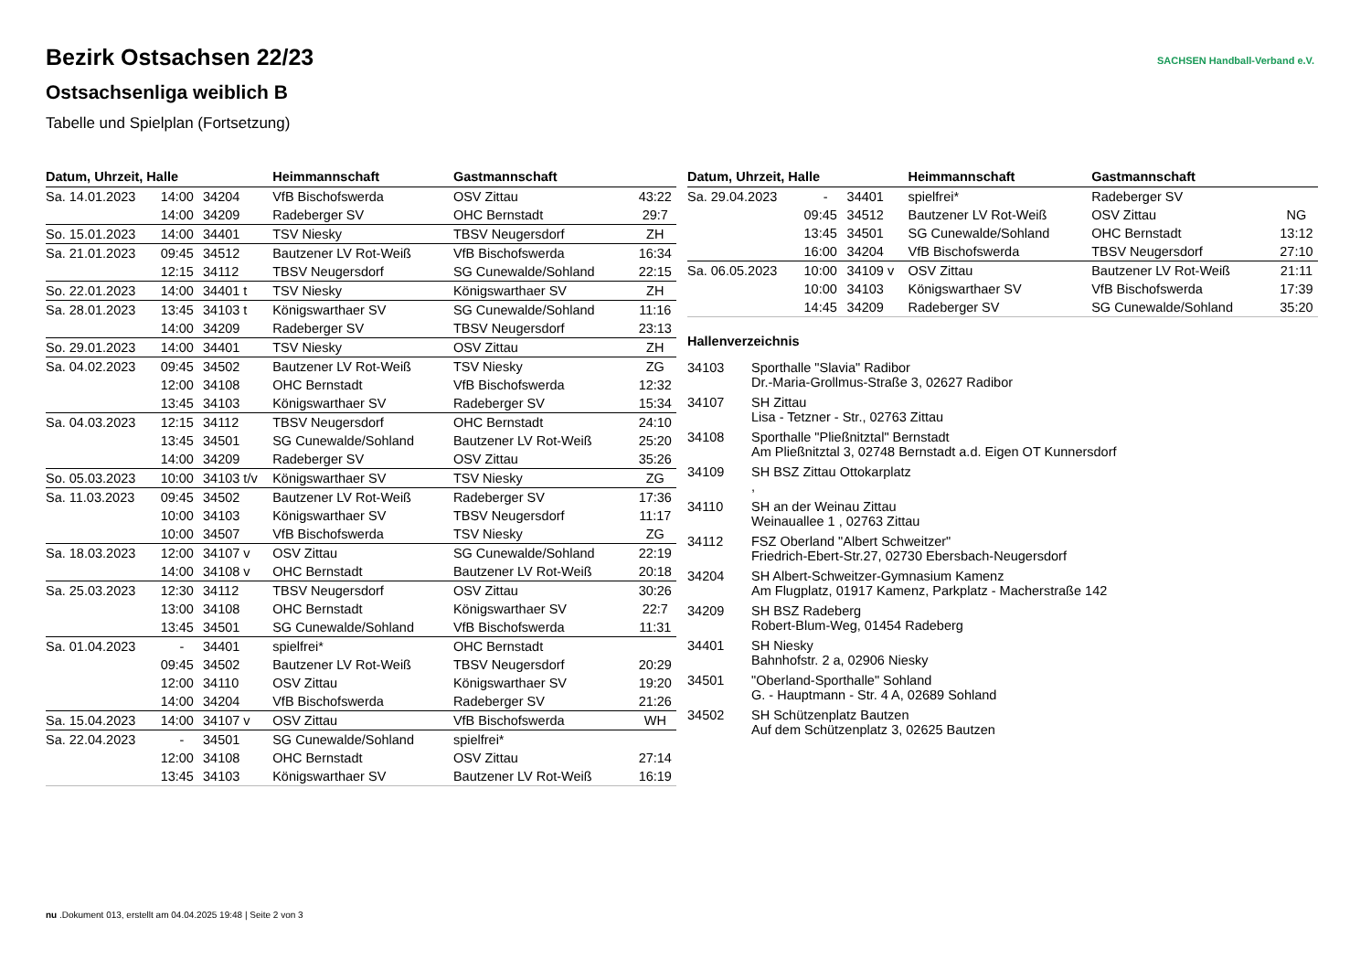SACHSEN Handball-Verband e.V.
Bezirk Ostsachsen 22/23
Ostsachsenliga weiblich B
Tabelle und Spielplan (Fortsetzung)
| Datum, Uhrzeit, Halle | | | Heimmannschaft | Gastmannschaft | |
| --- | --- | --- | --- | --- | --- |
| Sa. 14.01.2023 | 14:00 | 34204 | VfB Bischofswerda | OSV Zittau | 43:22 |
| | 14:00 | 34209 | Radeberger SV | OHC Bernstadt | 29:7 |
| So. 15.01.2023 | 14:00 | 34401 | TSV Niesky | TBSV Neugersdorf | ZH |
| Sa. 21.01.2023 | 09:45 | 34512 | Bautzener LV Rot-Weiß | VfB Bischofswerda | 16:34 |
| | 12:15 | 34112 | TBSV Neugersdorf | SG Cunewalde/Sohland | 22:15 |
| So. 22.01.2023 | 14:00 | 34401 t | TSV Niesky | Königswarthaer SV | ZH |
| Sa. 28.01.2023 | 13:45 | 34103 t | Königswarthaer SV | SG Cunewalde/Sohland | 11:16 |
| | 14:00 | 34209 | Radeberger SV | TBSV Neugersdorf | 23:13 |
| So. 29.01.2023 | 14:00 | 34401 | TSV Niesky | OSV Zittau | ZH |
| Sa. 04.02.2023 | 09:45 | 34502 | Bautzener LV Rot-Weiß | TSV Niesky | ZG |
| | 12:00 | 34108 | OHC Bernstadt | VfB Bischofswerda | 12:32 |
| | 13:45 | 34103 | Königswarthaer SV | Radeberger SV | 15:34 |
| Sa. 04.03.2023 | 12:15 | 34112 | TBSV Neugersdorf | OHC Bernstadt | 24:10 |
| | 13:45 | 34501 | SG Cunewalde/Sohland | Bautzener LV Rot-Weiß | 25:20 |
| | 14:00 | 34209 | Radeberger SV | OSV Zittau | 35:26 |
| So. 05.03.2023 | 10:00 | 34103 t/v | Königswarthaer SV | TSV Niesky | ZG |
| Sa. 11.03.2023 | 09:45 | 34502 | Bautzener LV Rot-Weiß | Radeberger SV | 17:36 |
| | 10:00 | 34103 | Königswarthaer SV | TBSV Neugersdorf | 11:17 |
| | 10:00 | 34507 | VfB Bischofswerda | TSV Niesky | ZG |
| Sa. 18.03.2023 | 12:00 | 34107 v | OSV Zittau | SG Cunewalde/Sohland | 22:19 |
| | 14:00 | 34108 v | OHC Bernstadt | Bautzener LV Rot-Weiß | 20:18 |
| Sa. 25.03.2023 | 12:30 | 34112 | TBSV Neugersdorf | OSV Zittau | 30:26 |
| | 13:00 | 34108 | OHC Bernstadt | Königswarthaer SV | 22:7 |
| | 13:45 | 34501 | SG Cunewalde/Sohland | VfB Bischofswerda | 11:31 |
| Sa. 01.04.2023 | - | 34401 | spielfrei* | OHC Bernstadt | |
| | 09:45 | 34502 | Bautzener LV Rot-Weiß | TBSV Neugersdorf | 20:29 |
| | 12:00 | 34110 | OSV Zittau | Königswarthaer SV | 19:20 |
| | 14:00 | 34204 | VfB Bischofswerda | Radeberger SV | 21:26 |
| Sa. 15.04.2023 | 14:00 | 34107 v | OSV Zittau | VfB Bischofswerda | WH |
| Sa. 22.04.2023 | - | 34501 | SG Cunewalde/Sohland | spielfrei* | |
| | 12:00 | 34108 | OHC Bernstadt | OSV Zittau | 27:14 |
| | 13:45 | 34103 | Königswarthaer SV | Bautzener LV Rot-Weiß | 16:19 |
| Datum, Uhrzeit, Halle | | | Heimmannschaft | Gastmannschaft | |
| --- | --- | --- | --- | --- | --- |
| Sa. 29.04.2023 | - | 34401 | spielfrei* | Radeberger SV | |
| | 09:45 | 34512 | Bautzener LV Rot-Weiß | OSV Zittau | NG |
| | 13:45 | 34501 | SG Cunewalde/Sohland | OHC Bernstadt | 13:12 |
| | 16:00 | 34204 | VfB Bischofswerda | TBSV Neugersdorf | 27:10 |
| Sa. 06.05.2023 | 10:00 | 34109 v | OSV Zittau | Bautzener LV Rot-Weiß | 21:11 |
| | 10:00 | 34103 | Königswarthaer SV | VfB Bischofswerda | 17:39 |
| | 14:45 | 34209 | Radeberger SV | SG Cunewalde/Sohland | 35:20 |
Hallenverzeichnis
| 34103 | Sporthalle "Slavia" Radibor Dr.-Maria-Grollmus-Straße 3, 02627 Radibor |
| 34107 | SH Zittau Lisa - Tetzner - Str., 02763 Zittau |
| 34108 | Sporthalle "Pließnitztal" Bernstadt Am Pließnitztal 3, 02748 Bernstadt a.d. Eigen OT Kunnersdorf |
| 34109 | SH BSZ Zittau Ottokarplatz , |
| 34110 | SH an der Weinau Zittau Weinauallee 1 , 02763 Zittau |
| 34112 | FSZ Oberland "Albert Schweitzer" Friedrich-Ebert-Str.27, 02730 Ebersbach-Neugersdorf |
| 34204 | SH Albert-Schweitzer-Gymnasium Kamenz Am Flugplatz, 01917 Kamenz, Parkplatz - Macherstraße 142 |
| 34209 | SH BSZ Radeberg Robert-Blum-Weg, 01454 Radeberg |
| 34401 | SH Niesky Bahnhofstr. 2 a, 02906 Niesky |
| 34501 | "Oberland-Sporthalle" Sohland G. - Hauptmann - Str. 4 A, 02689 Sohland |
| 34502 | SH Schützenplatz Bautzen Auf dem Schützenplatz 3, 02625 Bautzen |
nu .Dokument 013, erstellt am 04.04.2025 19:48 | Seite 2 von 3